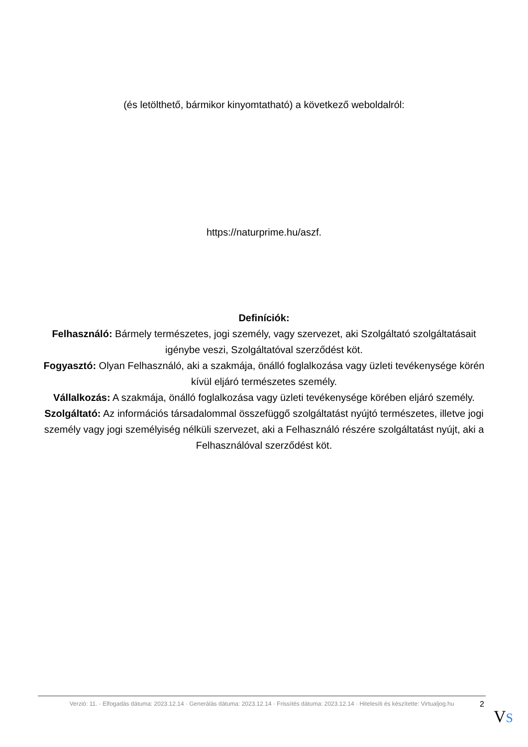(és letölthető, bármikor kinyomtatható) a következő weboldalról:
https://naturprime.hu/aszf.
Definíciók:
Felhasználó: Bármely természetes, jogi személy, vagy szervezet, aki Szolgáltató szolgáltatásait igénybe veszi, Szolgáltatóval szerződést köt.
Fogyasztó: Olyan Felhasználó, aki a szakmája, önálló foglalkozása vagy üzleti tevékenysége körén kívül eljáró természetes személy.
Vállalkozás: A szakmája, önálló foglalkozása vagy üzleti tevékenysége körében eljáró személy.
Szolgáltató: Az információs társadalommal összefüggő szolgáltatást nyújtó természetes, illetve jogi személy vagy jogi személyiség nélküli szervezet, aki a Felhasználó részére szolgáltatást nyújt, aki a Felhasználóval szerződést köt.
Verzió: 11. · Elfogadás dátuma: 2023.12.14 · Generálás dátuma: 2023.12.14 · Frissítés dátuma: 2023.12.14 · Hitelesíti és készítette: Virtualjog.hu
2
VS